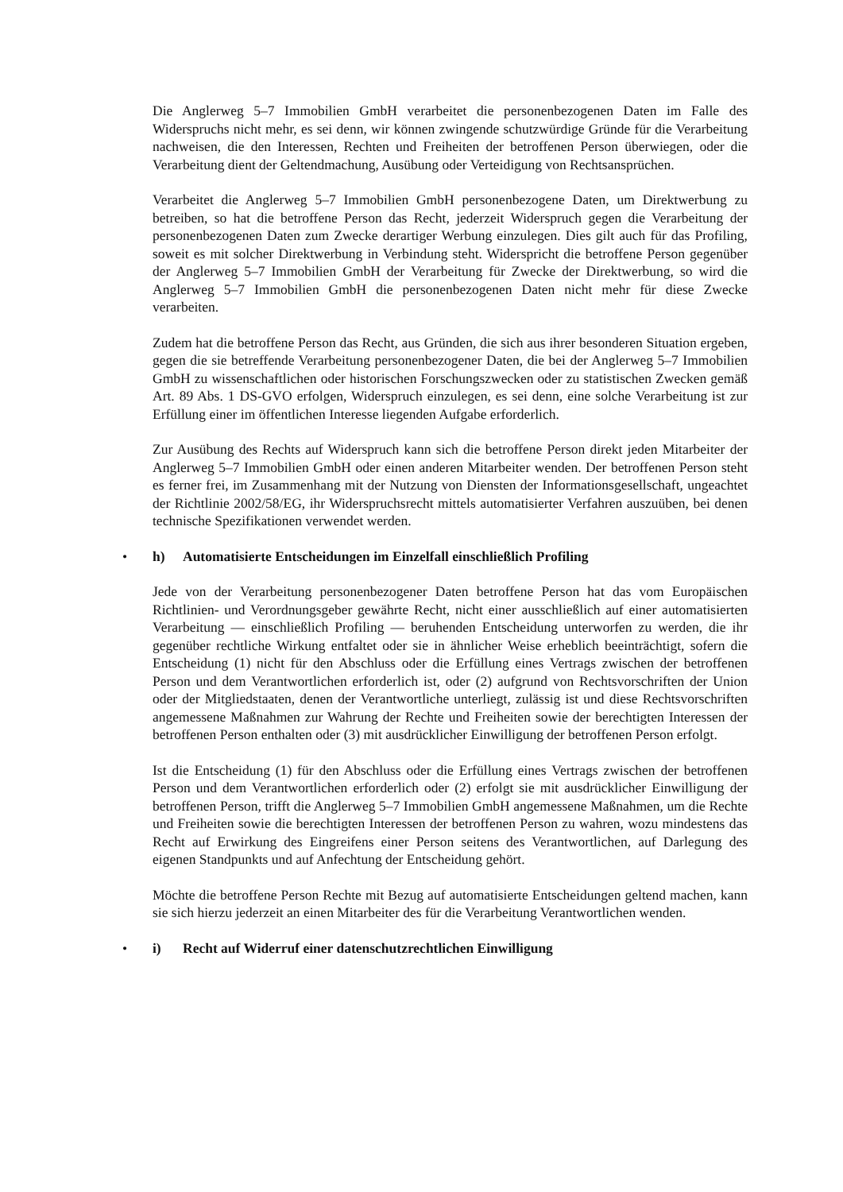Die Anglerweg 5–7 Immobilien GmbH verarbeitet die personenbezogenen Daten im Falle des Widerspruchs nicht mehr, es sei denn, wir können zwingende schutzwürdige Gründe für die Verarbeitung nachweisen, die den Interessen, Rechten und Freiheiten der betroffenen Person überwiegen, oder die Verarbeitung dient der Geltendmachung, Ausübung oder Verteidigung von Rechtsansprüchen.
Verarbeitet die Anglerweg 5–7 Immobilien GmbH personenbezogene Daten, um Direktwerbung zu betreiben, so hat die betroffene Person das Recht, jederzeit Widerspruch gegen die Verarbeitung der personenbezogenen Daten zum Zwecke derartiger Werbung einzulegen. Dies gilt auch für das Profiling, soweit es mit solcher Direktwerbung in Verbindung steht. Widerspricht die betroffene Person gegenüber der Anglerweg 5–7 Immobilien GmbH der Verarbeitung für Zwecke der Direktwerbung, so wird die Anglerweg 5–7 Immobilien GmbH die personenbezogenen Daten nicht mehr für diese Zwecke verarbeiten.
Zudem hat die betroffene Person das Recht, aus Gründen, die sich aus ihrer besonderen Situation ergeben, gegen die sie betreffende Verarbeitung personenbezogener Daten, die bei der Anglerweg 5–7 Immobilien GmbH zu wissenschaftlichen oder historischen Forschungszwecken oder zu statistischen Zwecken gemäß Art. 89 Abs. 1 DS-GVO erfolgen, Widerspruch einzulegen, es sei denn, eine solche Verarbeitung ist zur Erfüllung einer im öffentlichen Interesse liegenden Aufgabe erforderlich.
Zur Ausübung des Rechts auf Widerspruch kann sich die betroffene Person direkt jeden Mitarbeiter der Anglerweg 5–7 Immobilien GmbH oder einen anderen Mitarbeiter wenden. Der betroffenen Person steht es ferner frei, im Zusammenhang mit der Nutzung von Diensten der Informationsgesellschaft, ungeachtet der Richtlinie 2002/58/EG, ihr Widerspruchsrecht mittels automatisierter Verfahren auszuüben, bei denen technische Spezifikationen verwendet werden.
• h) Automatisierte Entscheidungen im Einzelfall einschließlich Profiling
Jede von der Verarbeitung personenbezogener Daten betroffene Person hat das vom Europäischen Richtlinien- und Verordnungsgeber gewährte Recht, nicht einer ausschließlich auf einer automatisierten Verarbeitung — einschließlich Profiling — beruhenden Entscheidung unterworfen zu werden, die ihr gegenüber rechtliche Wirkung entfaltet oder sie in ähnlicher Weise erheblich beeinträchtigt, sofern die Entscheidung (1) nicht für den Abschluss oder die Erfüllung eines Vertrags zwischen der betroffenen Person und dem Verantwortlichen erforderlich ist, oder (2) aufgrund von Rechtsvorschriften der Union oder der Mitgliedstaaten, denen der Verantwortliche unterliegt, zulässig ist und diese Rechtsvorschriften angemessene Maßnahmen zur Wahrung der Rechte und Freiheiten sowie der berechtigten Interessen der betroffenen Person enthalten oder (3) mit ausdrücklicher Einwilligung der betroffenen Person erfolgt.
Ist die Entscheidung (1) für den Abschluss oder die Erfüllung eines Vertrags zwischen der betroffenen Person und dem Verantwortlichen erforderlich oder (2) erfolgt sie mit ausdrücklicher Einwilligung der betroffenen Person, trifft die Anglerweg 5–7 Immobilien GmbH angemessene Maßnahmen, um die Rechte und Freiheiten sowie die berechtigten Interessen der betroffenen Person zu wahren, wozu mindestens das Recht auf Erwirkung des Eingreifens einer Person seitens des Verantwortlichen, auf Darlegung des eigenen Standpunkts und auf Anfechtung der Entscheidung gehört.
Möchte die betroffene Person Rechte mit Bezug auf automatisierte Entscheidungen geltend machen, kann sie sich hierzu jederzeit an einen Mitarbeiter des für die Verarbeitung Verantwortlichen wenden.
• i) Recht auf Widerruf einer datenschutzrechtlichen Einwilligung